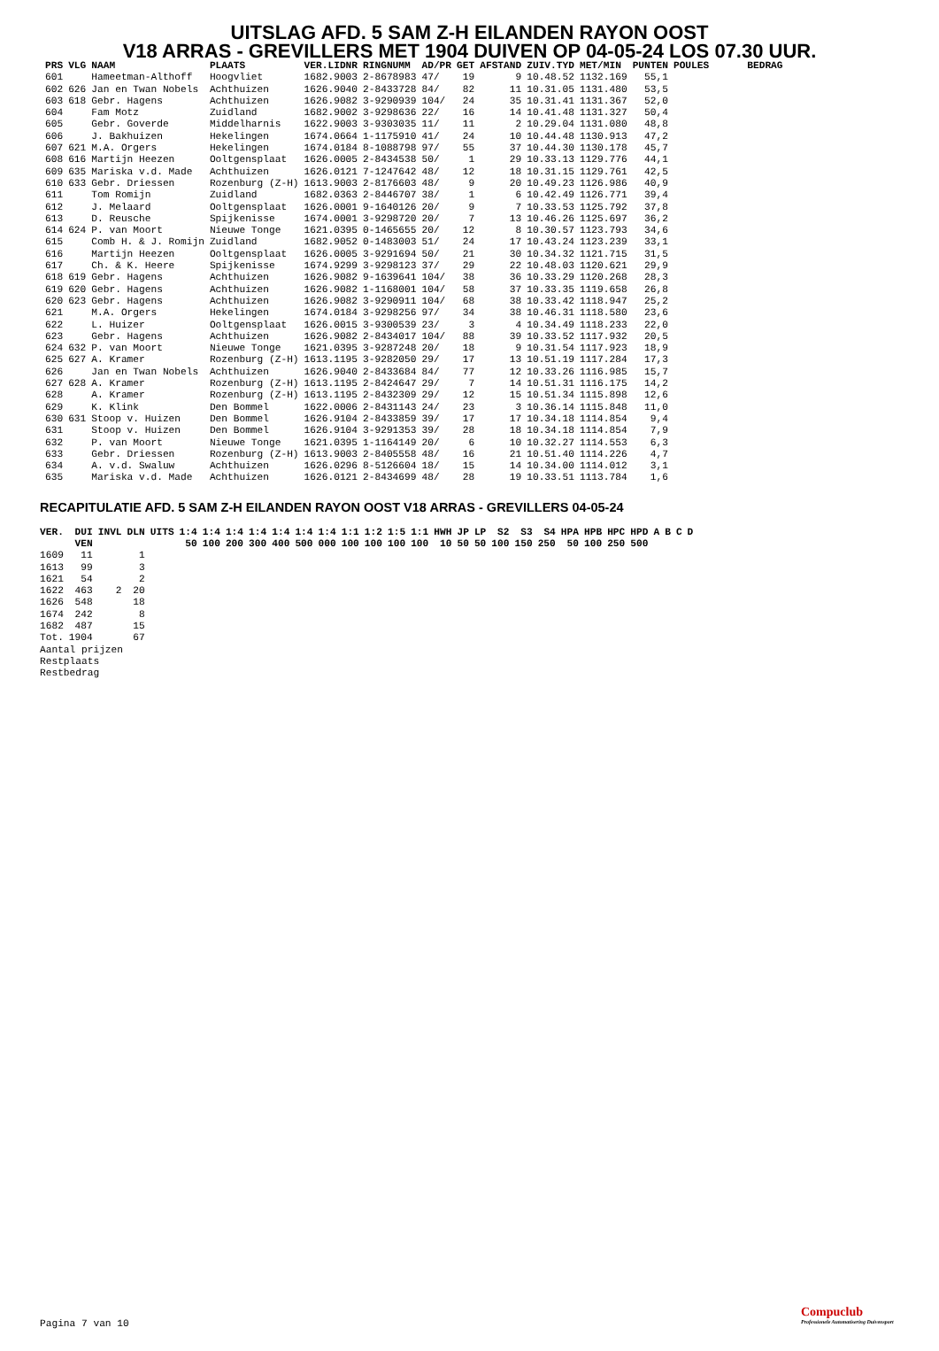UITSLAG AFD. 5 SAM Z-H EILANDEN RAYON OOST
V18 ARRAS - GREVILLERS MET 1904 DUIVEN OP 04-05-24 LOS 07.30 UUR.
| PRS | VLG | NAAM | PLAATS | VER.LIDNR | RINGNUMM | AD/PR | GET | AFSTAND | ZUIV.TYD | MET/MIN | PUNTEN | POULES | BEDRAG |
| --- | --- | --- | --- | --- | --- | --- | --- | --- | --- | --- | --- | --- | --- |
| 601 | | Hameetman-Althoff | Hoogvliet | 1682.9003 | 2-8678983 | 47/ | 19 | 9 | 10.48.52 | 1132.169 | 55,1 | | |
| 602 | 626 | Jan en Twan Nobels | Achthuizen | 1626.9040 | 2-8433728 | 84/ | 82 | 11 | 10.31.05 | 1131.480 | 53,5 | | |
| 603 | 618 | Gebr. Hagens | Achthuizen | 1626.9082 | 3-9290939 | 104/ | 24 | 35 | 10.31.41 | 1131.367 | 52,0 | | |
| 604 | | Fam Motz | Zuidland | 1682.9002 | 3-9298636 | 22/ | 16 | 14 | 10.41.48 | 1131.327 | 50,4 | | |
| 605 | | Gebr. Goverde | Middelharnis | 1622.9003 | 3-9303035 | 11/ | 11 | 2 | 10.29.04 | 1131.080 | 48,8 | | |
| 606 | | J. Bakhuizen | Hekelingen | 1674.0664 | 1-1175910 | 41/ | 24 | 10 | 10.44.48 | 1130.913 | 47,2 | | |
| 607 | 621 | M.A. Orgers | Hekelingen | 1674.0184 | 8-1088798 | 97/ | 55 | 37 | 10.44.30 | 1130.178 | 45,7 | | |
| 608 | 616 | Martijn Heezen | Ooltgensplaat | 1626.0005 | 2-8434538 | 50/ | 1 | 29 | 10.33.13 | 1129.776 | 44,1 | | |
| 609 | 635 | Mariska v.d. Made | Achthuizen | 1626.0121 | 7-1247642 | 48/ | 12 | 18 | 10.31.15 | 1129.761 | 42,5 | | |
| 610 | 633 | Gebr. Driessen | Rozenburg (Z-H) | 1613.9003 | 2-8176603 | 48/ | 9 | 20 | 10.49.23 | 1126.986 | 40,9 | | |
| 611 | | Tom Romijn | Zuidland | 1682.0363 | 2-8446707 | 38/ | 1 | 6 | 10.42.49 | 1126.771 | 39,4 | | |
| 612 | | J. Melaard | Ooltgensplaat | 1626.0001 | 9-1640126 | 20/ | 9 | 7 | 10.33.53 | 1125.792 | 37,8 | | |
| 613 | | D. Reusche | Spijkenisse | 1674.0001 | 3-9298720 | 20/ | 7 | 13 | 10.46.26 | 1125.697 | 36,2 | | |
| 614 | 624 | P. van Moort | Nieuwe Tonge | 1621.0395 | 0-1465655 | 20/ | 12 | 8 | 10.30.57 | 1123.793 | 34,6 | | |
| 615 | | Comb H. & J. Romijn | Zuidland | 1682.9052 | 0-1483003 | 51/ | 24 | 17 | 10.43.24 | 1123.239 | 33,1 | | |
| 616 | | Martijn Heezen | Ooltgensplaat | 1626.0005 | 3-9291694 | 50/ | 21 | 30 | 10.34.32 | 1121.715 | 31,5 | | |
| 617 | | Ch. & K. Heere | Spijkenisse | 1674.9299 | 3-9298123 | 37/ | 29 | 22 | 10.48.03 | 1120.621 | 29,9 | | |
| 618 | 619 | Gebr. Hagens | Achthuizen | 1626.9082 | 9-1639641 | 104/ | 38 | 36 | 10.33.29 | 1120.268 | 28,3 | | |
| 619 | 620 | Gebr. Hagens | Achthuizen | 1626.9082 | 1-1168001 | 104/ | 58 | 37 | 10.33.35 | 1119.658 | 26,8 | | |
| 620 | 623 | Gebr. Hagens | Achthuizen | 1626.9082 | 3-9290911 | 104/ | 68 | 38 | 10.33.42 | 1118.947 | 25,2 | | |
| 621 | | M.A. Orgers | Hekelingen | 1674.0184 | 3-9298256 | 97/ | 34 | 38 | 10.46.31 | 1118.580 | 23,6 | | |
| 622 | | L. Huizer | Ooltgensplaat | 1626.0015 | 3-9300539 | 23/ | 3 | 4 | 10.34.49 | 1118.233 | 22,0 | | |
| 623 | | Gebr. Hagens | Achthuizen | 1626.9082 | 2-8434017 | 104/ | 88 | 39 | 10.33.52 | 1117.932 | 20,5 | | |
| 624 | 632 | P. van Moort | Nieuwe Tonge | 1621.0395 | 3-9287248 | 20/ | 18 | 9 | 10.31.54 | 1117.923 | 18,9 | | |
| 625 | 627 | A. Kramer | Rozenburg (Z-H) | 1613.1195 | 3-9282050 | 29/ | 17 | 13 | 10.51.19 | 1117.284 | 17,3 | | |
| 626 | | Jan en Twan Nobels | Achthuizen | 1626.9040 | 2-8433684 | 84/ | 77 | 12 | 10.33.26 | 1116.985 | 15,7 | | |
| 627 | 628 | A. Kramer | Rozenburg (Z-H) | 1613.1195 | 2-8424647 | 29/ | 7 | 14 | 10.51.31 | 1116.175 | 14,2 | | |
| 628 | | A. Kramer | Rozenburg (Z-H) | 1613.1195 | 2-8432309 | 29/ | 12 | 15 | 10.51.34 | 1115.898 | 12,6 | | |
| 629 | | K. Klink | Den Bommel | 1622.0006 | 2-8431143 | 24/ | 23 | 3 | 10.36.14 | 1115.848 | 11,0 | | |
| 630 | 631 | Stoop v. Huizen | Den Bommel | 1626.9104 | 2-8433859 | 39/ | 17 | 17 | 10.34.18 | 1114.854 | 9,4 | | |
| 631 | | Stoop v. Huizen | Den Bommel | 1626.9104 | 3-9291353 | 39/ | 28 | 18 | 10.34.18 | 1114.854 | 7,9 | | |
| 632 | | P. van Moort | Nieuwe Tonge | 1621.0395 | 1-1164149 | 20/ | 6 | 10 | 10.32.27 | 1114.553 | 6,3 | | |
| 633 | | Gebr. Driessen | Rozenburg (Z-H) | 1613.9003 | 2-8405558 | 48/ | 16 | 21 | 10.51.40 | 1114.226 | 4,7 | | |
| 634 | | A. v.d. Swaluw | Achthuizen | 1626.0296 | 8-5126604 | 18/ | 15 | 14 | 10.34.00 | 1114.012 | 3,1 | | |
| 635 | | Mariska v.d. Made | Achthuizen | 1626.0121 | 2-8434699 | 48/ | 28 | 19 | 10.33.51 | 1113.784 | 1,6 | | |
RECAPITULATIE AFD. 5 SAM Z-H EILANDEN RAYON OOST V18 ARRAS - GREVILLERS 04-05-24
| VER. | DUI | INVL | DLN | UITS | 1:4 | 1:4 | 1:4 | 1:4 | 1:4 | 1:4 | 1:4 | 1:1 | 1:2 | 1:5 | 1:1 | HWH | JP | LP | S2 | S3 | S4 | HPA | HPB | HPC | HPD | A | B | C | D |
| --- | --- | --- | --- | --- | --- | --- | --- | --- | --- | --- | --- | --- | --- | --- | --- | --- | --- | --- | --- | --- | --- | --- | --- | --- | --- | --- | --- | --- | --- |
| | VEN | | | | 50 | 100 | 200 | 300 | 400 | 500 | 000 | 100 | 100 | 100 | 100 | 10 | 50 | 50 | 100 | 150 | 250 | 50 | 100 | 250 | 500 | | | | |
| 1609 | 11 | | 1 | | | | | | | | | | | | | | | | | | | | | | | | | | |
| 1613 | 99 | | 3 | | | | | | | | | | | | | | | | | | | | | | | | | | |
| 1621 | 54 | | 2 | | | | | | | | | | | | | | | | | | | | | | | | | | |
| 1622 | 463 | 2 | 20 | | | | | | | | | | | | | | | | | | | | | | | | | | |
| 1626 | 548 | | 18 | | | | | | | | | | | | | | | | | | | | | | | | | | |
| 1674 | 242 | | 8 | | | | | | | | | | | | | | | | | | | | | | | | | | |
| 1682 | 487 | | 15 | | | | | | | | | | | | | | | | | | | | | | | | | | |
| Tot. | 1904 | | 67 | | | | | | | | | | | | | | | | | | | | | | | | | | |
| Aantal prijzen | | | | | | | | | | | | | | | | | | | | | | | | | | | | | |
| Restplaats | | | | | | | | | | | | | | | | | | | | | | | | | | | | | |
| Restbedrag | | | | | | | | | | | | | | | | | | | | | | | | | | | | | |
Pagina 7 van 10
Compuclub
Professionele Automatisering Duivensport